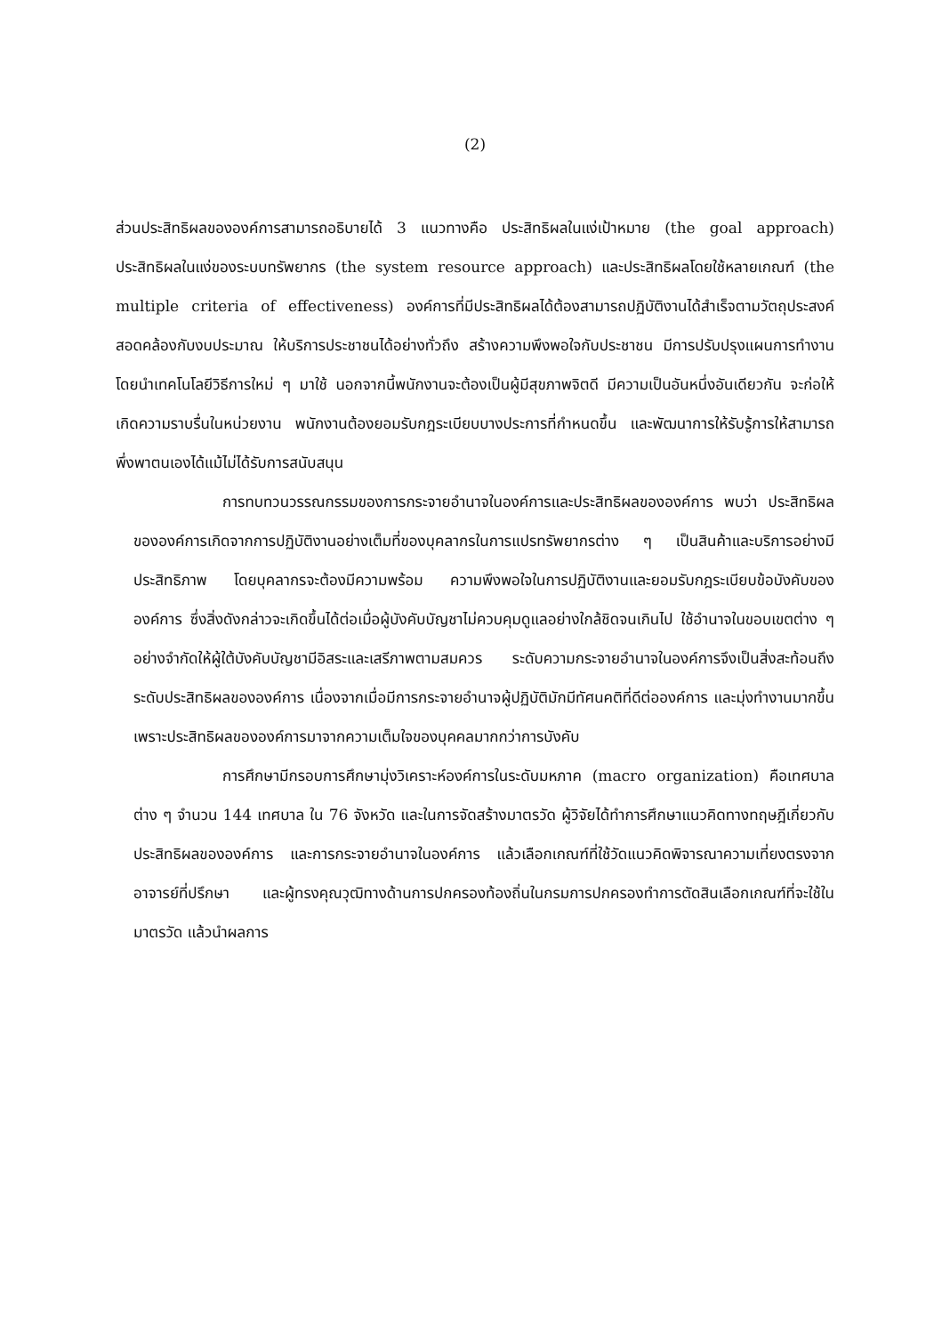(2)
ส่วนประสิทธิผลขององค์การสามารถอธิบายได้ 3 แนวทางคือ ประสิทธิผลในแง่เป้าหมาย (the goal approach) ประสิทธิผลในแง่ของระบบทรัพยากร (the system resource approach) และประสิทธิผลโดยใช้หลายเกณฑ์ (the multiple criteria of effectiveness) องค์การที่มีประสิทธิผลได้ต้องสามารถปฏิบัติงานได้สำเร็จตามวัตถุประสงค์ สอดคล้องกับงบประมาณ ให้บริการประชาชนได้อย่างทั่วถึง สร้างความพึงพอใจกับประชาชน มีการปรับปรุงแผนการทำงาน โดยนำเทคโนโลยีวิธีการใหม่ ๆ มาใช้ นอกจากนี้พนักงานจะต้องเป็นผู้มีสุขภาพจิตดี มีความเป็นอันหนึ่งอันเดียวกัน จะก่อให้เกิดความราบรื่นในหน่วยงาน พนักงานต้องยอมรับกฎระเบียบบางประการที่กำหนดขึ้น และพัฒนาการให้รับรู้การให้สามารถพึ่งพาตนเองได้แม้ไม่ได้รับการสนับสนุน
การทบทวนวรรณกรรมของการกระจายอำนาจในองค์การและประสิทธิผลขององค์การ พบว่า ประสิทธิผลขององค์การเกิดจากการปฏิบัติงานอย่างเต็มที่ของบุคลากรในการแปรทรัพยากรต่าง ๆ เป็นสินค้าและบริการอย่างมีประสิทธิภาพ โดยบุคลากรจะต้องมีความพร้อม ความพึงพอใจในการปฏิบัติงานและยอมรับกฎระเบียบข้อบังคับขององค์การ ซึ่งสิ่งดังกล่าวจะเกิดขึ้นได้ต่อเมื่อผู้บังคับบัญชาไม่ควบคุมดูแลอย่างใกล้ชิดจนเกินไป ใช้อำนาจในขอบเขตต่าง ๆ อย่างจำกัดให้ผู้ใต้บังคับบัญชามีอิสระและเสรีภาพตามสมควร ระดับความกระจายอำนาจในองค์การจึงเป็นสิ่งสะท้อนถึงระดับประสิทธิผลขององค์การ เนื่องจากเมื่อมีการกระจายอำนาจผู้ปฏิบัติมักมีทัศนคติที่ดีต่อองค์การ และมุ่งทำงานมากขึ้น เพราะประสิทธิผลขององค์การมาจากความเต็มใจของบุคคลมากกว่าการบังคับ
การศึกษามีกรอบการศึกษามุ่งวิเคราะห์องค์การในระดับมหภาค (macro organization) คือเทศบาลต่าง ๆ จำนวน 144 เทศบาล ใน 76 จังหวัด และในการจัดสร้างมาตรวัด ผู้วิจัยได้ทำการศึกษาแนวคิดทางทฤษฎีเกี่ยวกับประสิทธิผลขององค์การ และการกระจายอำนาจในองค์การ แล้วเลือกเกณฑ์ที่ใช้วัดแนวคิดพิจารณาความเที่ยงตรงจากอาจารย์ที่ปรึกษา และผู้ทรงคุณวุฒิทางด้านการปกครองท้องถิ่นในกรมการปกครองทำการตัดสินเลือกเกณฑ์ที่จะใช้ในมาตรวัด แล้วนำผลการ